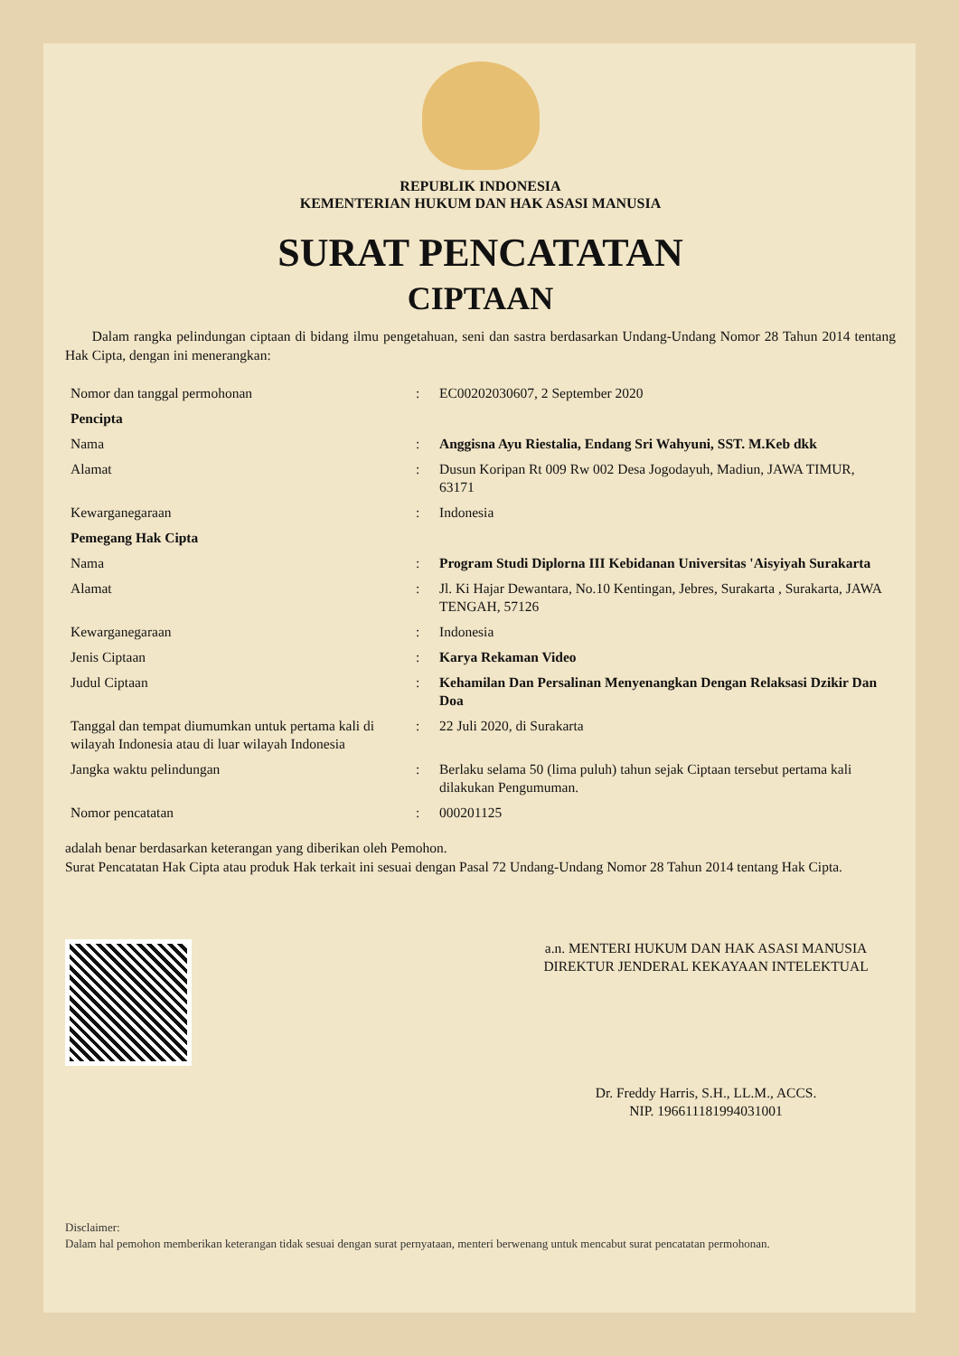REPUBLIK INDONESIA
KEMENTERIAN HUKUM DAN HAK ASASI MANUSIA
SURAT PENCATATAN
CIPTAAN
Dalam rangka pelindungan ciptaan di bidang ilmu pengetahuan, seni dan sastra berdasarkan Undang-Undang Nomor 28 Tahun 2014 tentang Hak Cipta, dengan ini menerangkan:
| Nomor dan tanggal permohonan | : | EC00202030607, 2 September 2020 |
| Pencipta | | |
| Nama | : | Anggisna Ayu Riestalia, Endang Sri Wahyuni, SST. M.Keb dkk |
| Alamat | : | Dusun Koripan Rt 009 Rw 002 Desa Jogodayuh, Madiun, JAWA TIMUR, 63171 |
| Kewarganegaraan | : | Indonesia |
| Pemegang Hak Cipta | | |
| Nama | : | Program Studi Diplorna III Kebidanan Universitas 'Aisyiyah Surakarta |
| Alamat | : | Jl. Ki Hajar Dewantara, No.10 Kentingan, Jebres, Surakarta , Surakarta, JAWA TENGAH, 57126 |
| Kewarganegaraan | : | Indonesia |
| Jenis Ciptaan | : | Karya Rekaman Video |
| Judul Ciptaan | : | Kehamilan Dan Persalinan Menyenangkan Dengan Relaksasi Dzikir Dan Doa |
| Tanggal dan tempat diumumkan untuk pertama kali di wilayah Indonesia atau di luar wilayah Indonesia | : | 22 Juli 2020, di Surakarta |
| Jangka waktu pelindungan | : | Berlaku selama 50 (lima puluh) tahun sejak Ciptaan tersebut pertama kali dilakukan Pengumuman. |
| Nomor pencatatan | : | 000201125 |
adalah benar berdasarkan keterangan yang diberikan oleh Pemohon.
Surat Pencatatan Hak Cipta atau produk Hak terkait ini sesuai dengan Pasal 72 Undang-Undang Nomor 28 Tahun 2014 tentang Hak Cipta.
a.n. MENTERI HUKUM DAN HAK ASASI MANUSIA
DIREKTUR JENDERAL KEKAYAAN INTELEKTUAL
Dr. Freddy Harris, S.H., LL.M., ACCS.
NIP. 196611181994031001
Disclaimer:
Dalam hal pemohon memberikan keterangan tidak sesuai dengan surat pernyataan, menteri berwenang untuk mencabut surat pencatatan permohonan.